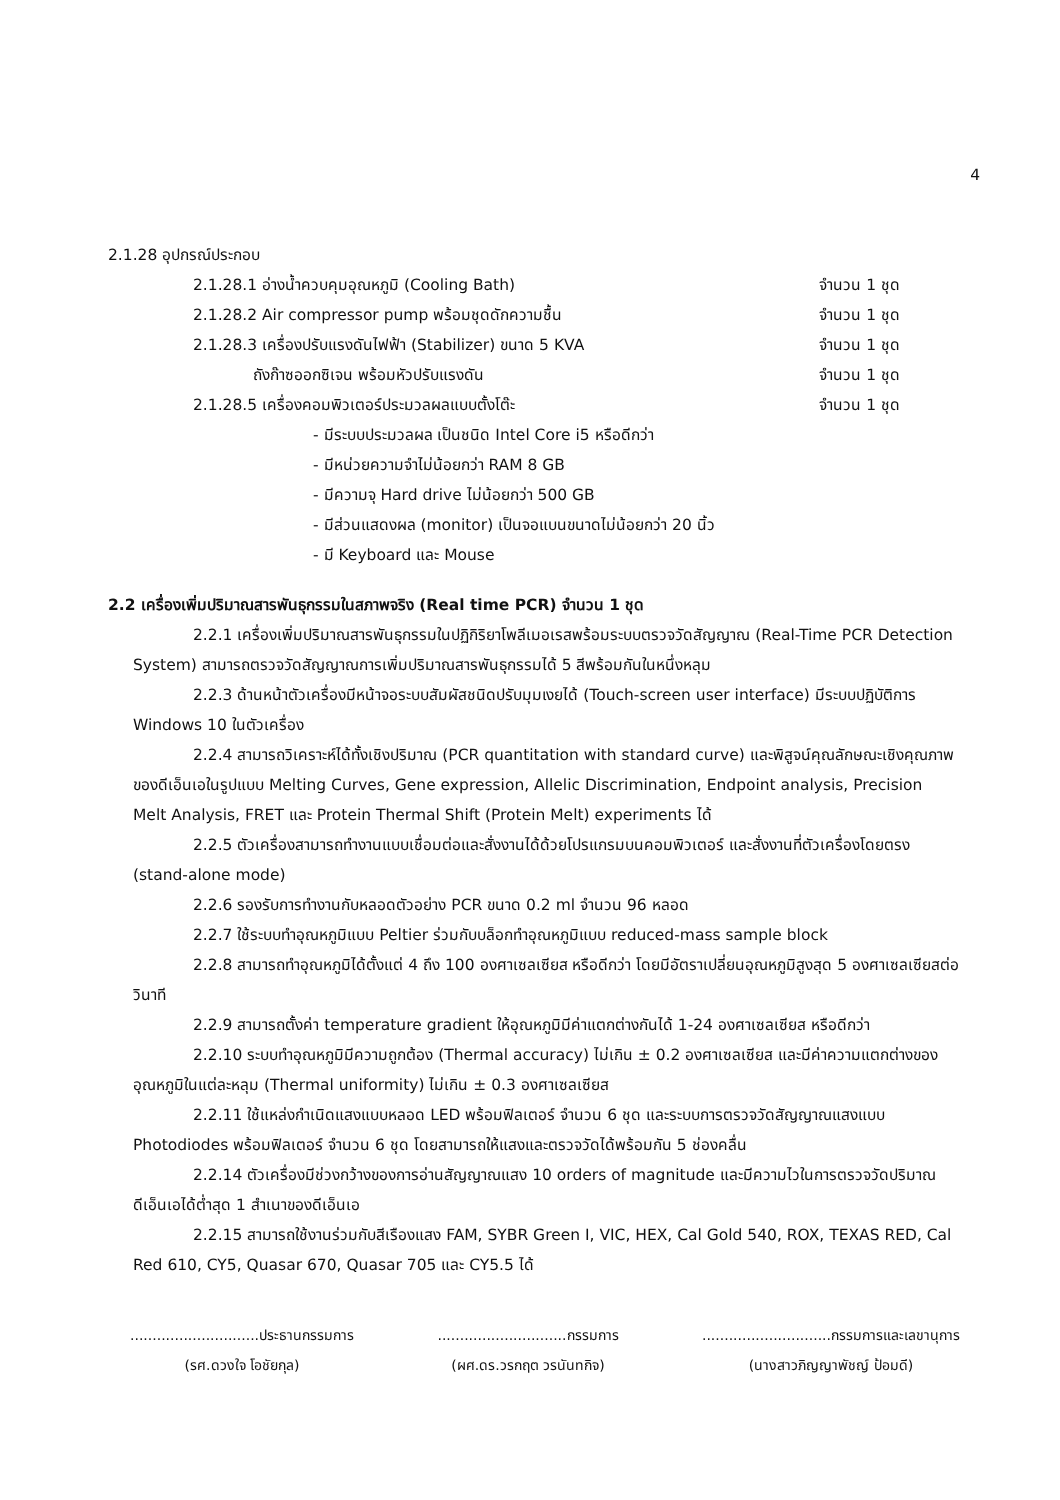4
2.1.28 อุปกรณ์ประกอบ
2.1.28.1 อ่างน้ำควบคุมอุณหภูมิ (Cooling Bath) จำนวน 1 ชุด
2.1.28.2 Air compressor pump พร้อมชุดดักความชื้น จำนวน 1 ชุด
2.1.28.3 เครื่องปรับแรงดันไฟฟ้า (Stabilizer) ขนาด 5 KVA จำนวน 1 ชุด
ถังก๊าซออกซิเจน พร้อมหัวปรับแรงดัน จำนวน 1 ชุด
2.1.28.5 เครื่องคอมพิวเตอร์ประมวลผลแบบตั้งโต๊ะ จำนวน 1 ชุด
- มีระบบประมวลผล เป็นชนิด Intel Core i5 หรือดีกว่า
- มีหน่วยความจำไม่น้อยกว่า RAM 8 GB
- มีความจุ Hard drive ไม่น้อยกว่า 500 GB
- มีส่วนแสดงผล (monitor) เป็นจอแบนขนาดไม่น้อยกว่า 20 นิ้ว
- มี Keyboard และ Mouse
2.2 เครื่องเพิ่มปริมาณสารพันธุกรรมในสภาพจริง (Real time PCR) จำนวน 1 ชุด
2.2.1 เครื่องเพิ่มปริมาณสารพันธุกรรมในปฏิกิริยาโพลีเมอเรสพร้อมระบบตรวจวัดสัญญาณ (Real-Time PCR Detection System) สามารถตรวจวัดสัญญาณการเพิ่มปริมาณสารพันธุกรรมได้ 5 สีพร้อมกันในหนึ่งหลุม
2.2.3 ด้านหน้าตัวเครื่องมีหน้าจอระบบสัมผัสชนิดปรับมุมเงยได้ (Touch-screen user interface) มีระบบปฏิบัติการ Windows 10 ในตัวเครื่อง
2.2.4 สามารถวิเคราะห์ได้ทั้งเชิงปริมาณ (PCR quantitation with standard curve) และพิสูจน์คุณลักษณะเชิงคุณภาพของดีเอ็นเอในรูปแบบ Melting Curves, Gene expression, Allelic Discrimination, Endpoint analysis, Precision Melt Analysis, FRET และ Protein Thermal Shift (Protein Melt) experiments ได้
2.2.5 ตัวเครื่องสามารถทำงานแบบเชื่อมต่อและสั่งงานได้ด้วยโปรแกรมบนคอมพิวเตอร์ และสั่งงานที่ตัวเครื่องโดยตรง (stand-alone mode)
2.2.6 รองรับการทำงานกับหลอดตัวอย่าง PCR ขนาด 0.2 ml จำนวน 96 หลอด
2.2.7 ใช้ระบบทำอุณหภูมิแบบ Peltier ร่วมกับบล็อกทำอุณหภูมิแบบ reduced-mass sample block
2.2.8 สามารถทำอุณหภูมิได้ตั้งแต่ 4 ถึง 100 องศาเซลเซียส หรือดีกว่า โดยมีอัตราเปลี่ยนอุณหภูมิสูงสุด 5 องศาเซลเซียสต่อวินาที
2.2.9 สามารถตั้งค่า temperature gradient ให้อุณหภูมิมีค่าแตกต่างกันได้ 1-24 องศาเซลเซียส หรือดีกว่า
2.2.10 ระบบทำอุณหภูมิมีความถูกต้อง (Thermal accuracy) ไม่เกิน ± 0.2 องศาเซลเซียส และมีค่าความแตกต่างของอุณหภูมิในแต่ละหลุม (Thermal uniformity) ไม่เกิน ± 0.3 องศาเซลเซียส
2.2.11 ใช้แหล่งกำเนิดแสงแบบหลอด LED พร้อมฟิลเตอร์ จำนวน 6 ชุด และระบบการตรวจวัดสัญญาณแสงแบบ Photodiodes พร้อมฟิลเตอร์ จำนวน 6 ชุด โดยสามารถให้แสงและตรวจวัดได้พร้อมกัน 5 ช่องคลื่น
2.2.14 ตัวเครื่องมีช่วงกว้างของการอ่านสัญญาณแสง 10 orders of magnitude และมีความไวในการตรวจวัดปริมาณดีเอ็นเอได้ต่ำสุด 1 สำเนาของดีเอ็นเอ
2.2.15 สามารถใช้งานร่วมกับสีเรืองแสง FAM, SYBR Green I, VIC, HEX, Cal Gold 540, ROX, TEXAS RED, Cal Red 610, CY5, Quasar 670, Quasar 705 และ CY5.5 ได้
.............................ประธานกรรมการ
(รศ.ดวงใจ โอชัยกุล)
.............................กรรมการ
(ผศ.ดร.วรกฤต วรนันทกิจ)
.............................กรรมการและเลขานุการ
(นางสาวภิญญาพัชญ์ ป้อมดี)